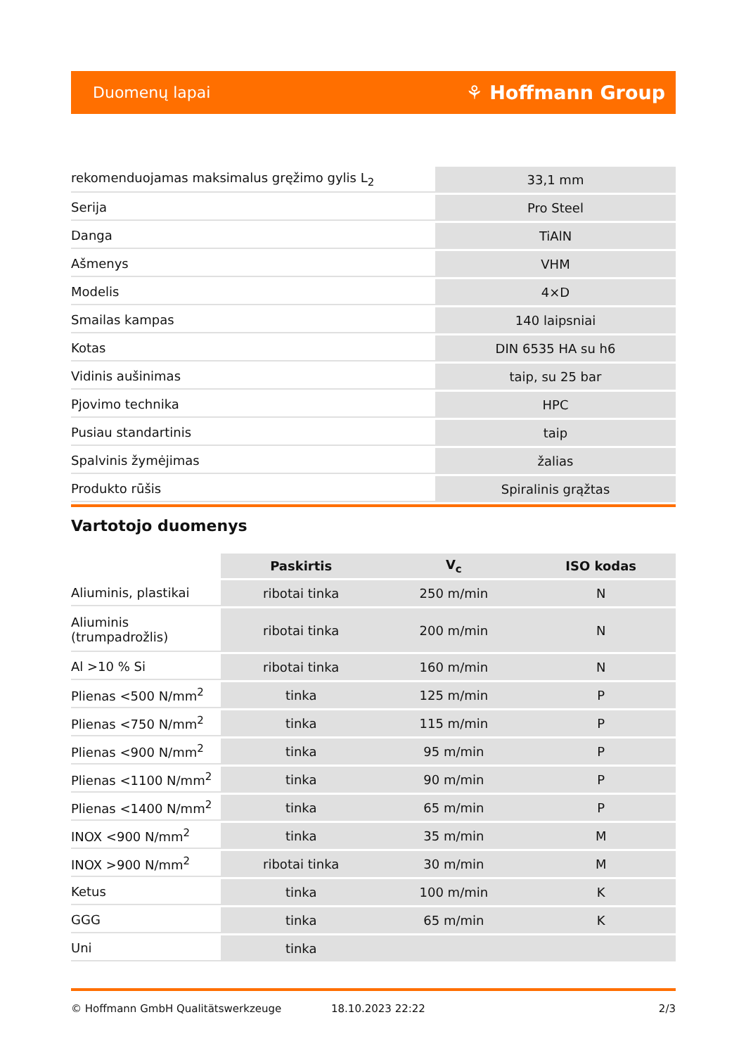Duomenų lapai ⚘ Hoffmann Group
| rekomenduojamas maksimalus gręžimo gylis L<sub>2</sub> | 33,1 mm |
| Serija | Pro Steel |
| Danga | TiAlN |
| Ašmenys | VHM |
| Modelis | 4×D |
| Smailas kampas | 140 laipsniai |
| Kotas | DIN 6535 HA su h6 |
| Vidinis aušinimas | taip, su 25 bar |
| Pjovimo technika | HPC |
| Pusiau standartinis | taip |
| Spalvinis žymėjimas | žalias |
| Produkto rūšis | Spiralinis grąžtas |
Vartotojo duomenys
| | Paskirtis | V<sub>c</sub> | ISO kodas |
| --- | --- | --- | --- |
| Aliuminis, plastikai | ribotai tinka | 250 m/min | N |
| Aliuminis (trumpadrožlis) | ribotai tinka | 200 m/min | N |
| Al >10 % Si | ribotai tinka | 160 m/min | N |
| Plienas <500 N/mm<sup>2</sup> | tinka | 125 m/min | P |
| Plienas <750 N/mm<sup>2</sup> | tinka | 115 m/min | P |
| Plienas <900 N/mm<sup>2</sup> | tinka | 95 m/min | P |
| Plienas <1100 N/mm<sup>2</sup> | tinka | 90 m/min | P |
| Plienas <1400 N/mm<sup>2</sup> | tinka | 65 m/min | P |
| INOX <900 N/mm<sup>2</sup> | tinka | 35 m/min | M |
| INOX >900 N/mm<sup>2</sup> | ribotai tinka | 30 m/min | M |
| Ketus | tinka | 100 m/min | K |
| GGG | tinka | 65 m/min | K |
| Uni | tinka | | |
© Hoffmann GmbH Qualitätswerkzeuge 18.10.2023 22:22 2/3